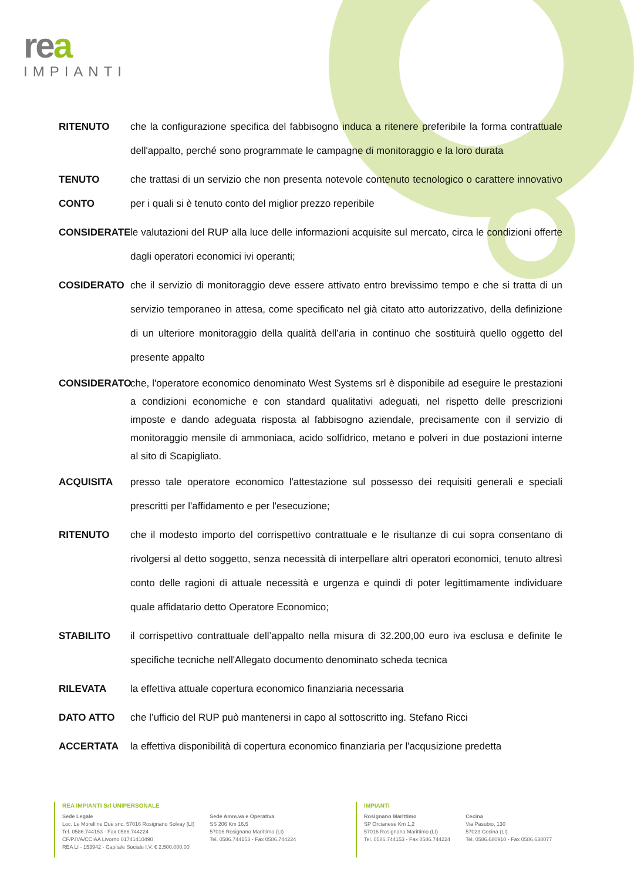rea
IMPIANTI
RITENUTO che la configurazione specifica del fabbisogno induca a ritenere preferibile la forma contrattuale dell'appalto, perché sono programmate le campagne di monitoraggio e la loro durata
TENUTO CONTO
che trattasi di un servizio che non presenta notevole contenuto tecnologico o carattere innovativo per i quali si è tenuto conto del miglior prezzo reperibile
CONSIDERATE le valutazioni del RUP alla luce delle informazioni acquisite sul mercato, circa le condizioni offerte dagli operatori economici ivi operanti;
COSIDERATO che il servizio di monitoraggio deve essere attivato entro brevissimo tempo e che si tratta di un servizio temporaneo in attesa, come specificato nel già citato atto autorizzativo, della definizione di un ulteriore monitoraggio della qualità dell’aria in continuo che sostituirà quello oggetto del presente appalto
CONSIDERATO che, l'operatore economico denominato West Systems srl è disponibile ad eseguire le prestazioni a condizioni economiche e con standard qualitativi adeguati, nel rispetto delle prescrizioni imposte e dando adeguata risposta al fabbisogno aziendale, precisamente con il servizio di monitoraggio mensile di ammoniaca, acido solfidrico, metano e polveri in due postazioni interne al sito di Scapigliato.
ACQUISITA presso tale operatore economico l'attestazione sul possesso dei requisiti generali e speciali prescritti per l'affidamento e per l'esecuzione;
RITENUTO che il modesto importo del corrispettivo contrattuale e le risultanze di cui sopra consentano di rivolgersi al detto soggetto, senza necessità di interpellare altri operatori economici, tenuto altresì conto delle ragioni di attuale necessità e urgenza e quindi di poter legittimamente individuare quale affidatario detto Operatore Economico;
STABILITO il corrispettivo contrattuale dell’appalto nella misura di 32.200,00 euro iva esclusa e definite le specifiche tecniche nell'Allegato documento denominato scheda tecnica
RILEVATA la effettiva attuale copertura economico finanziaria necessaria
DATO ATTO che l’ufficio del RUP può mantenersi in capo al sottoscritto ing. Stefano Ricci
ACCERTATA la effettiva disponibilità di copertura economico finanziaria per l'acqusizione predetta
REA IMPIANTI Srl UNIPERSONALE
Sede Legale
Loc. Le Morelline Due snc. 57016 Rosignano Solvay (LI)
Tel. 0586.744153 - Fax 0586.744224
CF/P.IVA/CCIAA Livorno 01741410490
REA LI - 153942 - Capitale Sociale I.V. € 2.500.000,00
Sede Amm.va e Operativa
SS 206 Km 16,5
57016 Rosignano Marittimo (LI)
Tel. 0586.744153 - Fax 0586.744224
IMPIANTI
Rosignano Marittimo
SP Orcianese Km 1,2
57016 Rosignano Marittimo (LI)
Tel. 0586.744153 - Fax 0586.744224
Cecina
Via Pasubio, 130
57023 Cecina (LI)
Tel. 0586.680910 - Fax 0586.638077